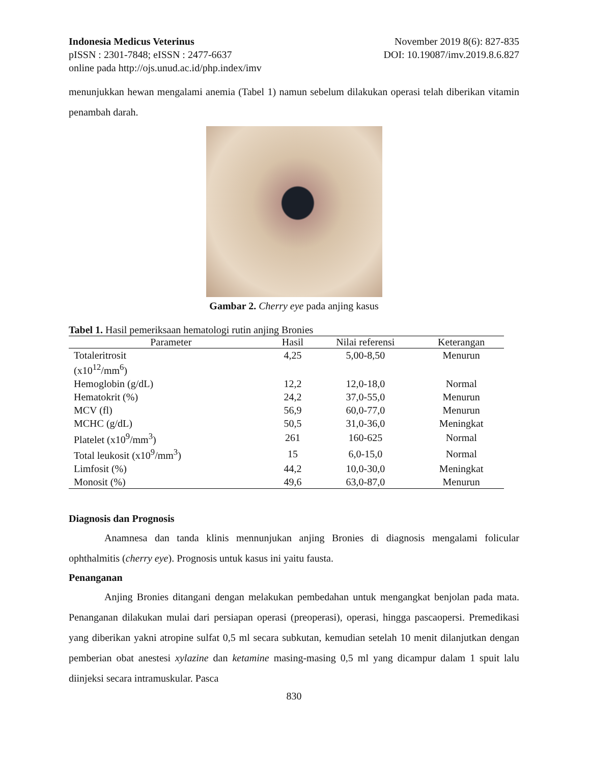Indonesia Medicus Veterinus November 2019 8(6): 827-835
pISSN : 2301-7848; eISSN : 2477-6637 DOI: 10.19087/imv.2019.8.6.827
online pada http://ojs.unud.ac.id/php.index/imv
menunjukkan hewan mengalami anemia (Tabel 1) namun sebelum dilakukan operasi telah diberikan vitamin penambah darah.
Gambar 2. Cherry eye pada anjing kasus
Tabel 1. Hasil pemeriksaan hematologi rutin anjing Bronies
| Parameter | Hasil | Nilai referensi | Keterangan |
| --- | --- | --- | --- |
| Totaleritrosit (x10<sup>12</sup>/mm<sup>6</sup>) | 4,25 | 5,00-8,50 | Menurun |
| Hemoglobin (g/dL) | 12,2 | 12,0-18,0 | Normal |
| Hematokrit (%) | 24,2 | 37,0-55,0 | Menurun |
| MCV (fl) | 56,9 | 60,0-77,0 | Menurun |
| MCHC (g/dL) | 50,5 | 31,0-36,0 | Meningkat |
| Platelet (x10<sup>9</sup>/mm<sup>3</sup>) | 261 | 160-625 | Normal |
| Total leukosit (x10<sup>9</sup>/mm<sup>3</sup>) | 15 | 6,0-15,0 | Normal |
| Limfosit (%) | 44,2 | 10,0-30,0 | Meningkat |
| Monosit (%) | 49,6 | 63,0-87,0 | Menurun |
Diagnosis dan Prognosis
Anamnesa dan tanda klinis mennunjukan anjing Bronies di diagnosis mengalami folicular ophthalmitis (cherry eye). Prognosis untuk kasus ini yaitu fausta.
Penanganan
Anjing Bronies ditangani dengan melakukan pembedahan untuk mengangkat benjolan pada mata. Penanganan dilakukan mulai dari persiapan operasi (preoperasi), operasi, hingga pascaopersi. Premedikasi yang diberikan yakni atropine sulfat 0,5 ml secara subkutan, kemudian setelah 10 menit dilanjutkan dengan pemberian obat anestesi xylazine dan ketamine masing-masing 0,5 ml yang dicampur dalam 1 spuit lalu diinjeksi secara intramuskular. Pasca
830